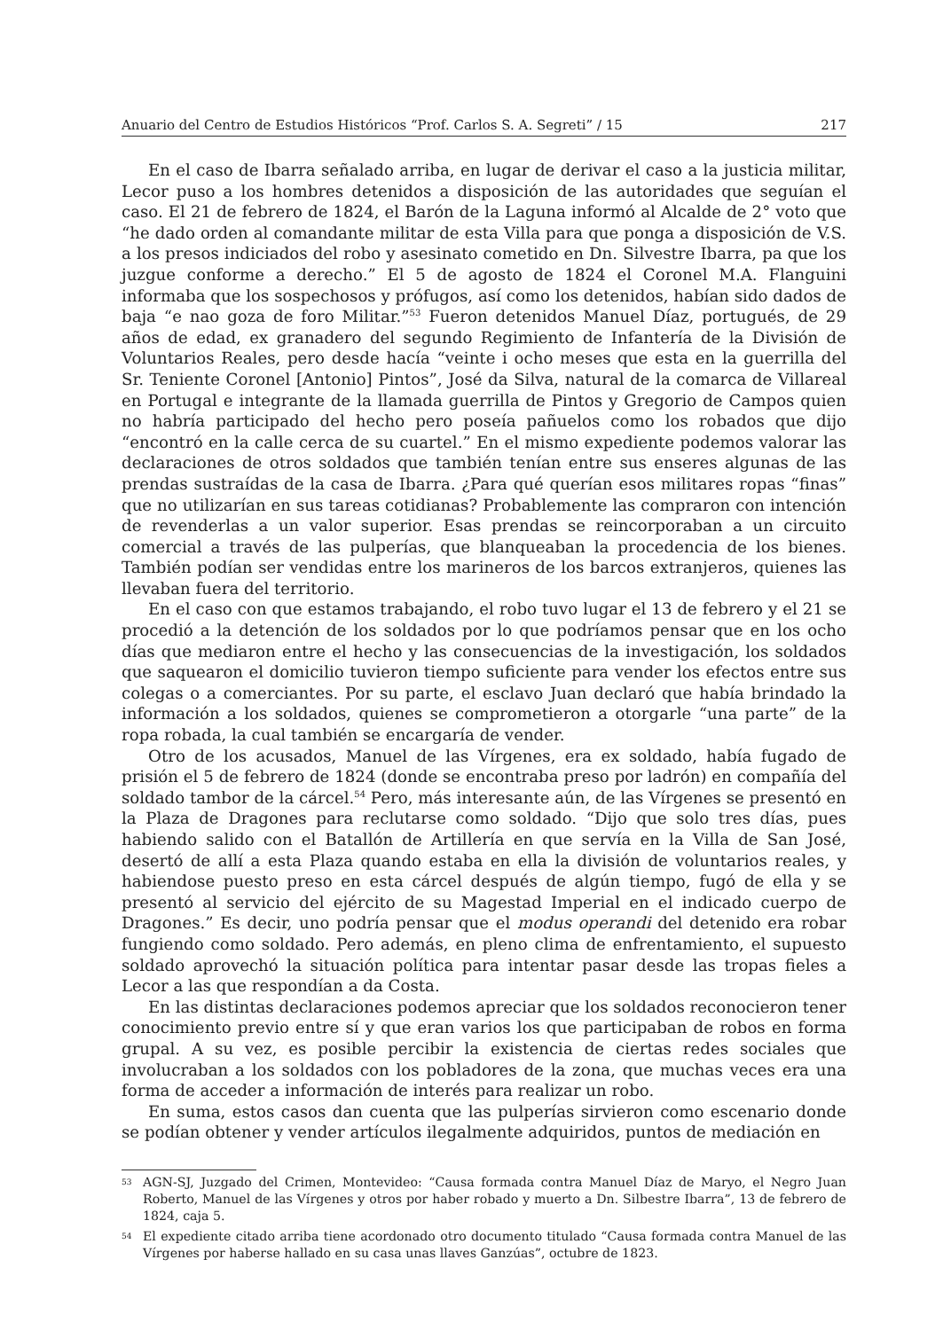Anuario del Centro de Estudios Históricos “Prof. Carlos S. A. Segreti” / 15 217
En el caso de Ibarra señalado arriba, en lugar de derivar el caso a la justicia militar, Lecor puso a los hombres detenidos a disposición de las autoridades que seguían el caso. El 21 de febrero de 1824, el Barón de la Laguna informó al Alcalde de 2° voto que “he dado orden al comandante militar de esta Villa para que ponga a disposición de V.S. a los presos indiciados del robo y asesinato cometido en Dn. Silvestre Ibarra, pa que los juzgue conforme a derecho.” El 5 de agosto de 1824 el Coronel M.A. Flanguini informaba que los sospechosos y prófugos, así como los detenidos, habían sido dados de baja “e nao goza de foro Militar.”<sup>53</sup> Fueron detenidos Manuel Díaz, portugués, de 29 años de edad, ex granadero del segundo Regimiento de Infantería de la División de Voluntarios Reales, pero desde hacía “veinte i ocho meses que esta en la guerrilla del Sr. Teniente Coronel [Antonio] Pintos”, José da Silva, natural de la comarca de Villareal en Portugal e integrante de la llamada guerrilla de Pintos y Gregorio de Campos quien no habría participado del hecho pero poseía pañuelos como los robados que dijo “encontró en la calle cerca de su cuartel.” En el mismo expediente podemos valorar las declaraciones de otros soldados que también tenían entre sus enseres algunas de las prendas sustraídas de la casa de Ibarra. ¿Para qué querían esos militares ropas “finas” que no utilizarían en sus tareas cotidianas? Probablemente las compraron con intención de revenderlas a un valor superior. Esas prendas se reincorporaban a un circuito comercial a través de las pulperías, que blanqueaban la procedencia de los bienes. También podían ser vendidas entre los marineros de los barcos extranjeros, quienes las llevaban fuera del territorio.
En el caso con que estamos trabajando, el robo tuvo lugar el 13 de febrero y el 21 se procedió a la detención de los soldados por lo que podríamos pensar que en los ocho días que mediaron entre el hecho y las consecuencias de la investigación, los soldados que saquearon el domicilio tuvieron tiempo suficiente para vender los efectos entre sus colegas o a comerciantes. Por su parte, el esclavo Juan declaró que había brindado la información a los soldados, quienes se comprometieron a otorgarle “una parte” de la ropa robada, la cual también se encargaría de vender.
Otro de los acusados, Manuel de las Vírgenes, era ex soldado, había fugado de prisión el 5 de febrero de 1824 (donde se encontraba preso por ladrón) en compañía del soldado tambor de la cárcel.<sup>54</sup> Pero, más interesante aún, de las Vírgenes se presentó en la Plaza de Dragones para reclutarse como soldado. “Dijo que solo tres días, pues habiendo salido con el Batallón de Artillería en que servía en la Villa de San José, desertó de allí a esta Plaza quando estaba en ella la división de voluntarios reales, y habiendose puesto preso en esta cárcel después de algún tiempo, fugó de ella y se presentó al servicio del ejército de su Magestad Imperial en el indicado cuerpo de Dragones.” Es decir, uno podría pensar que el modus operandi del detenido era robar fungiendo como soldado. Pero además, en pleno clima de enfrentamiento, el supuesto soldado aprovechó la situación política para intentar pasar desde las tropas fieles a Lecor a las que respondían a da Costa.
En las distintas declaraciones podemos apreciar que los soldados reconocieron tener conocimiento previo entre sí y que eran varios los que participaban de robos en forma grupal. A su vez, es posible percibir la existencia de ciertas redes sociales que involucraban a los soldados con los pobladores de la zona, que muchas veces era una forma de acceder a información de interés para realizar un robo.
En suma, estos casos dan cuenta que las pulperías sirvieron como escenario donde se podían obtener y vender artículos ilegalmente adquiridos, puntos de mediación en
53 AGN-SJ, Juzgado del Crimen, Montevideo: “Causa formada contra Manuel Díaz de Maryo, el Negro Juan Roberto, Manuel de las Vírgenes y otros por haber robado y muerto a Dn. Silbestre Ibarra”, 13 de febrero de 1824, caja 5.
54 El expediente citado arriba tiene acordonado otro documento titulado “Causa formada contra Manuel de las Vírgenes por haberse hallado en su casa unas llaves Ganzúas”, octubre de 1823.